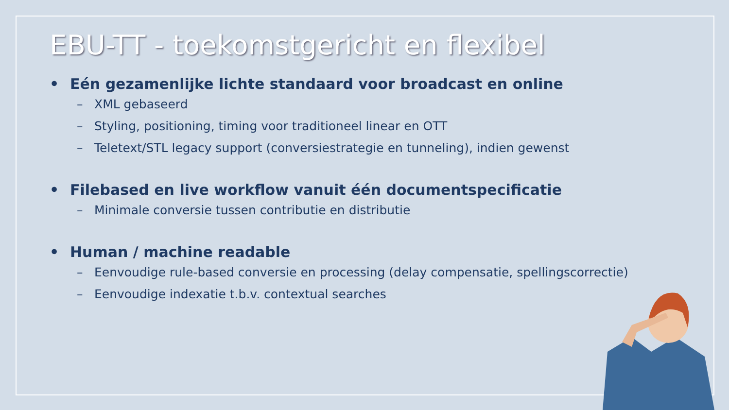EBU-TT - toekomstgericht en flexibel
• Eén gezamenlijke lichte standaard voor broadcast en online
– XML gebaseerd
– Styling, positioning, timing voor traditioneel linear en OTT
– Teletext/STL legacy support (conversiestrategie en tunneling), indien gewenst
• Filebased en live workflow vanuit één documentspecificatie
– Minimale conversie tussen contributie en distributie
• Human / machine readable
– Eenvoudige rule-based conversie en processing (delay compensatie, spellingscorrectie)
– Eenvoudige indexatie t.b.v. contextual searches